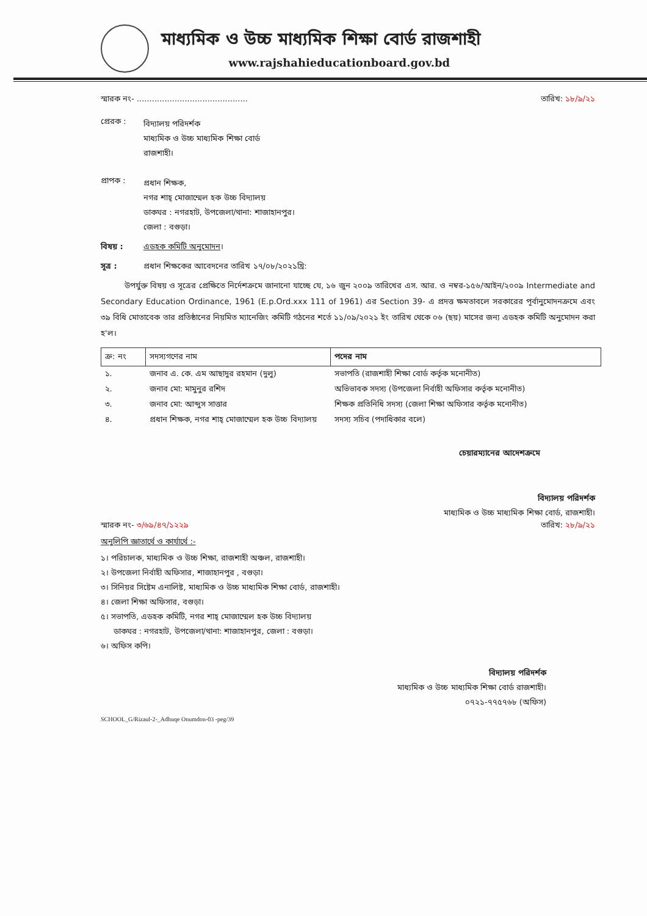মাধ্যমিক ও উচ্চ মাধ্যমিক শিক্ষা বোর্ড রাজশাহী
www.rajshahieducationboard.gov.bd
স্মারক নং- ............................................ তারিখ: ১৮/৯/২১
প্রেরক : বিদ্যালয় পরিদর্শক
মাধ্যমিক ও উচ্চ মাধ্যমিক শিক্ষা বোর্ড
রাজশাহী।
প্রাপক : প্রধান শিক্ষক,
নগর শাহ্ মোজাম্মেল হক উচ্চ বিদ্যালয়
ডাকঘর : নগরহাট, উপজেলা/থানা: শাজাহানপুর।
জেলা : বগুড়া।
বিষয় : এডহক কমিটি অনুমোদন।
সূত্র : প্রধান শিক্ষকের আবেদনের তারিখ ১৭/০৮/২০২১খ্রি:
উপর্যুক্ত বিষয় ও সূত্রের প্রেক্ষিতে নির্দেশক্রমে জানানো যাচ্ছে যে, ১৬ জুন ২০০৯ তারিখের এস. আর. ও নম্বর-১৫৬/আইন/২০০৯ Intermediate and Secondary Education Ordinance, 1961 (E.p.Ord.xxx 111 of 1961) এর Section 39- এ প্রদত্ত ক্ষমতাবলে সরকারের পূর্বানুমোদনক্রমে এবং ৩৯ বিধি মোতাবেক তার প্রতিষ্ঠানের নিয়মিত ম্যানেজিং কমিটি গঠনের শর্তে ১১/০৯/২০২১ ইং তারিখ থেকে ০৬ (ছয়) মাসের জন্য এডহক কমিটি অনুমোদন করা হ'ল।
| ক্র: নং | সদস্যগণের নাম | পদের নাম |
| --- | --- | --- |
| ১. | জনাব এ. কে. এম আছাদুর রহমান (দুলু) | সভাপতি (রাজশাহী শিক্ষা বোর্ড কর্তৃক মনোনীত) |
| ২. | জনাব মো: মামুনুর রশিদ | অভিভাবক সদস্য (উপজেলা নির্বাহী অফিসার কর্তৃক মনোনীত) |
| ৩. | জনাব মো: আব্দুস সাত্তার | শিক্ষক প্রতিনিধি সদস্য (জেলা শিক্ষা অফিসার কর্তৃক মনোনীত) |
| ৪. | প্রধান শিক্ষক, নগর শাহ্ মোজাম্মেল হক উচ্চ বিদ্যালয় | সদস্য সচিব (পদাধিকার বলে) |
চেয়ারম্যানের আদেশক্রমে
বিদ্যালয় পরিদর্শক
মাধ্যমিক ও উচ্চ মাধ্যমিক শিক্ষা বোর্ড, রাজশাহী।
স্মারক নং- ৩/৬৯/৪৭/১২২৯ তারিখ: ২৮/৯/২১
অনুলিপি জ্ঞাতার্থে ও কার্যার্থে :-
১। পরিচালক, মাধ্যমিক ও উচ্চ শিক্ষা, রাজশাহী অঞ্চল, রাজশাহী।
২। উপজেলা নির্বাহী অফিসার, শাজাহানপুর , বগুড়া।
৩। সিনিয়র সিষ্টেম এনালিষ্ট, মাধ্যমিক ও উচ্চ মাধ্যমিক শিক্ষা বোর্ড, রাজশাহী।
৪। জেলা শিক্ষা অফিসার, বগুড়া।
৫। সভাপতি, এডহক কমিটি, নগর শাহ্ মোজাম্মেল হক উচ্চ বিদ্যালয়
ডাকঘর : নগরহাট, উপজেলা/থানা: শাজাহানপুর, জেলা : বগুড়া।
৬। অফিস কপি।
বিদ্যালয় পরিদর্শক
মাধ্যমিক ও উচ্চ মাধ্যমিক শিক্ষা বোর্ড রাজশাহী।
০৭২১-৭৭৫৭৬৮ (অফিস)
SCHOOL_G/Rizaul-2-_Adhuqe Onumdon-03 -peg/39